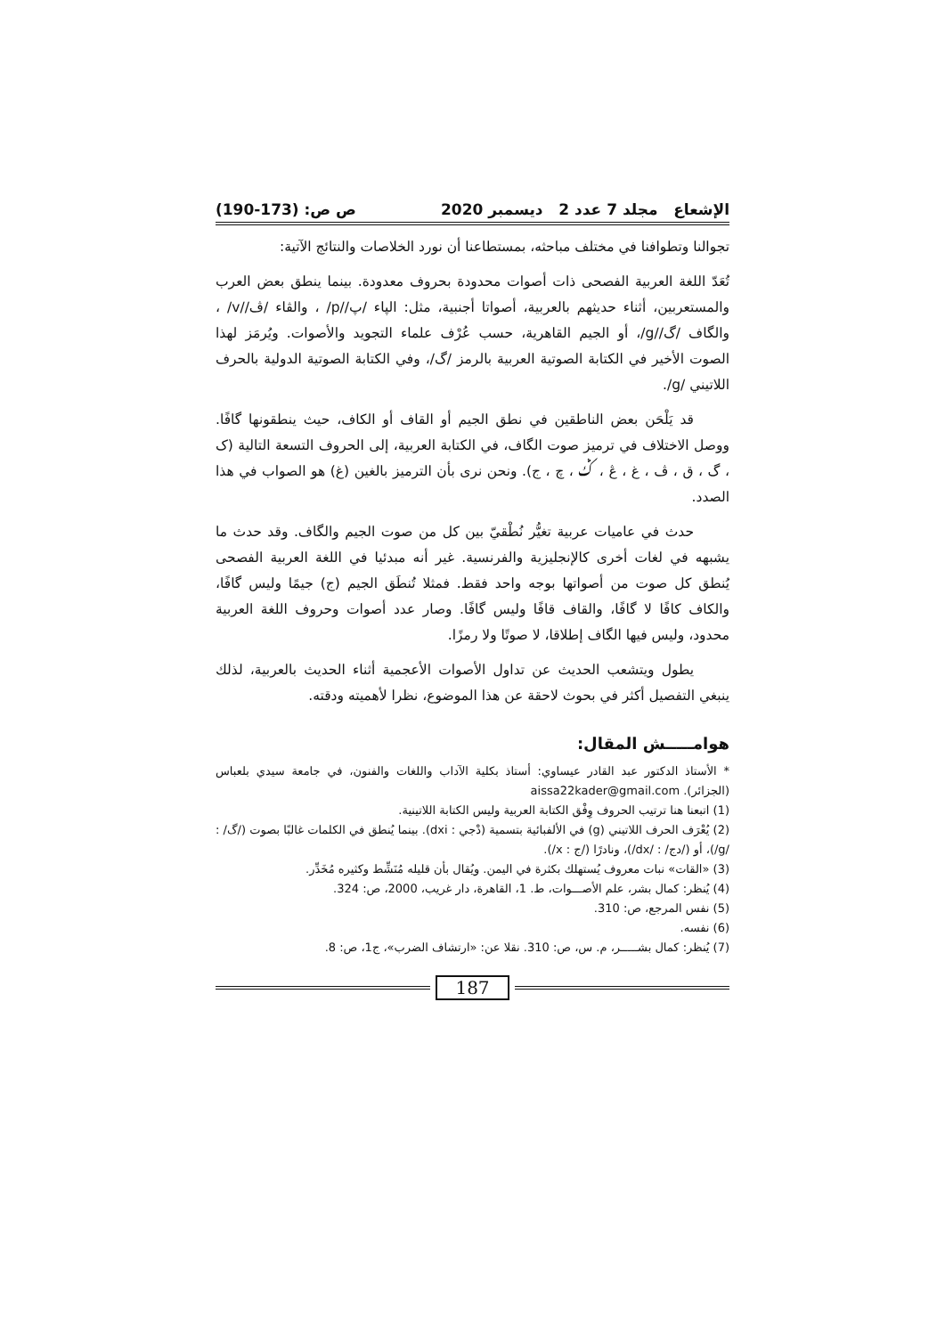الإشعاع مجلد 7 عدد 2 ديسمبر 2020 ص ص: (173-190)
تجوالنا وتطوافنا في مختلف مباحثه، بمستطاعنا أن نورد الخلاصات والنتائج الآتية:
تُعَدّ اللغة العربية الفصحى ذات أصوات محدودة بحروف معدودة. بينما ينطق بعض العرب والمستعربين، أثناء حديثهم بالعربية، أصواتا أجنبية، مثل: الپاء /پ//p/ ، والڤاء /ڤ//v/ ، والگاف /گ//g/، أو الجيم القاهرية، حسب عُرْف علماء التجويد والأصوات. ويُرمَز لهذا الصوت الأخير في الكتابة الصوتية العربية بالرمز /گ/، وفي الكتابة الصوتية الدولية بالحرف اللاتيني /g/.
قد يَلْحَن بعض الناطقين في نطق الجيم أو القاف أو الكاف، حيث ينطقونها گافًا. ووصل الاختلاف في ترميز صوت الگاف، في الكتابة العربية، إلى الحروف التسعة التالية (ک ، گ ، ق ، ڤ ، غ ، ڠ ، ݣ ، چ ، ج). ونحن نرى بأن الترميز بالغين (غ) هو الصواب في هذا الصدد.
حدث في عاميات عربية تغيُّر نُطْقيّ بين كل من صوت الجيم والگاف. وقد حدث ما يشبهه في لغات أخرى كالإنجليزية والفرنسية. غير أنه مبدئيا في اللغة العربية الفصحى يُنطق كل صوت من أصواتها بوجه واحد فقط. فمثلا تُنطَق الجيم (ج) جيمًا وليس گافًا، والكاف كافًا لا گافًا، والقاف قافًا وليس گافًا. وصار عدد أصوات وحروف اللغة العربية محدود، وليس فيها الگاف إطلاقا، لا صوتًا ولا رمزًا.
يطول ويتشعب الحديث عن تداول الأصوات الأعجمية أثناء الحديث بالعربية، لذلك ينبغي التفصيل أكثر في بحوث لاحقة عن هذا الموضوع، نظرا لأهميته ودقته.
هوامـــــش المقال:
* الأستاذ الدكتور عبد القادر عيساوي: أستاذ بكلية الآداب واللغات والفنون، في جامعة سيدي بلعباس (الجزائر). aissa22kader@gmail.com
(1) اتبعنا هنا ترتيب الحروف وِفْق الكتابة العربية وليس الكتابة اللاتينية.
(2) يُعْرَف الحرف اللاتيني (g) في الألفبائية بتسمية (دْجي : dxi). بينما يُنطق في الكلمات غالبًا بصوت (/گ/ : /g/)، أو (/دج/ : /dx/)، ونادرًا (/ج : x/).
(3) «القات» نبات معروف يُستهلك بكثرة في اليمن. ويُقال بأن قليله مُنَشِّط وكثيره مُخَدِّر.
(4) يُنظر: كمال بشر، علم الأصـــوات، ط. 1، القاهرة، دار غريب، 2000، ص: 324.
(5) نفس المرجع، ص: 310.
(6) نفسه.
(7) يُنظر: كمال بشـــــر، م. س، ص: 310. نقلا عن: «ارتشاف الضرب»، ج1، ص: 8.
187